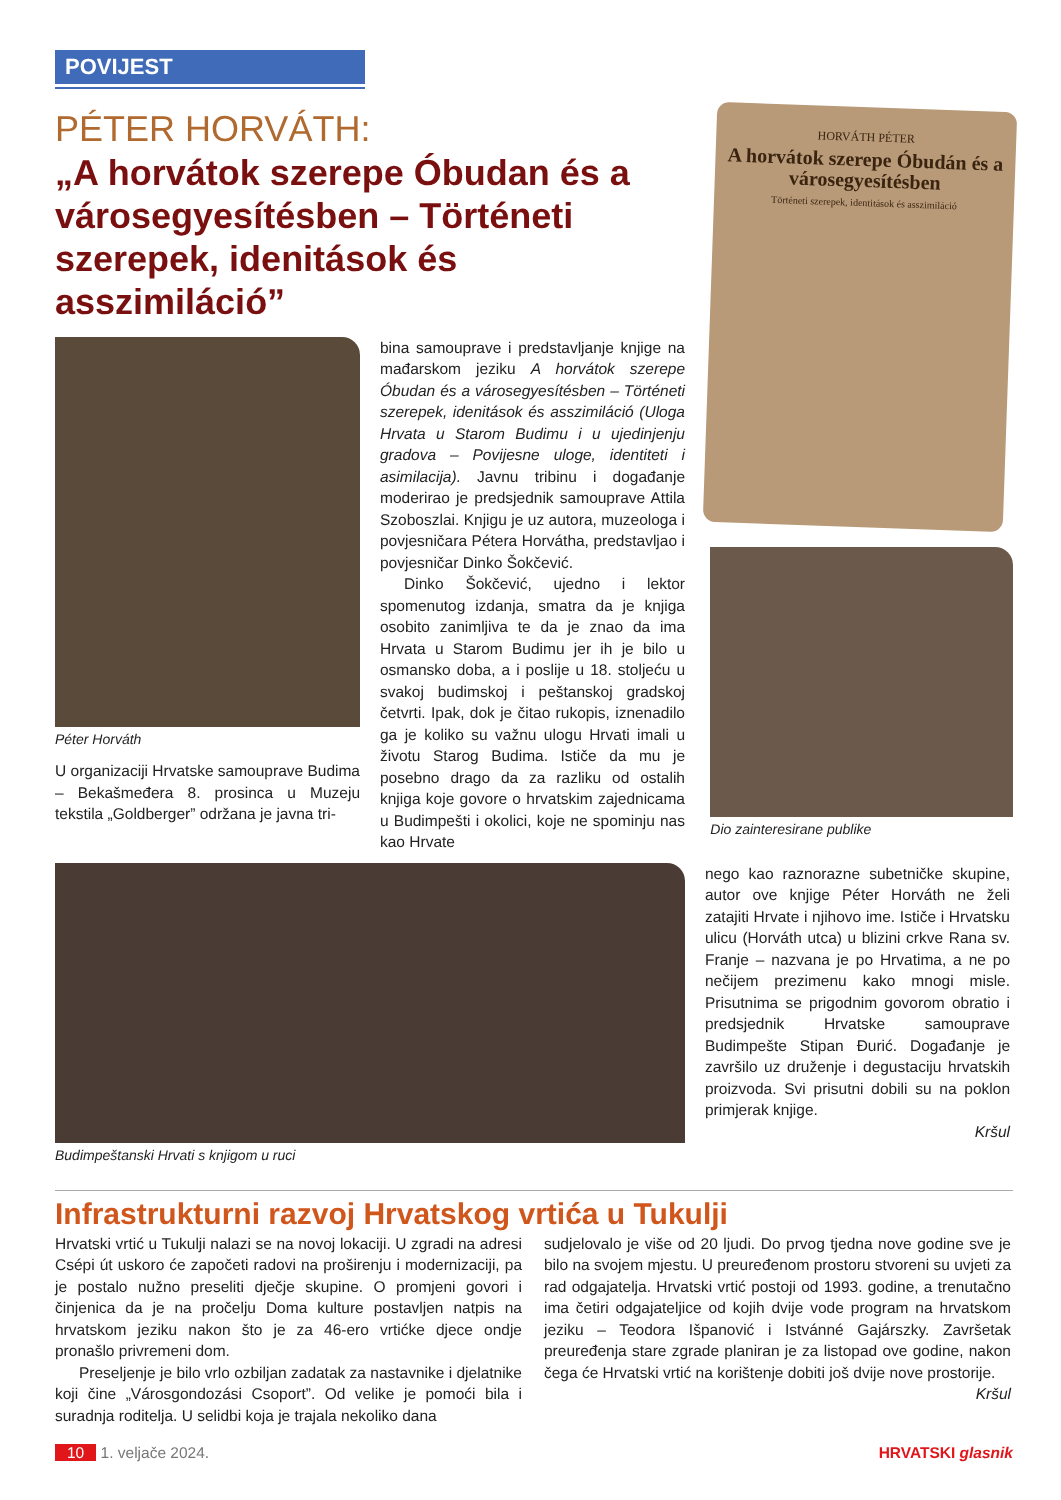POVIJEST
PÉTER HORVÁTH:
„A horvátok szerepe Óbudan és a városegyesítésben – Történeti szerepek, idenitások és asszimiláció”
Péter Horváth
U organizaciji Hrvatske samouprave Budima – Bekašmeđera 8. prosinca u Muzeju tekstila „Goldberger” održana je javna tri-
bina samouprave i predstavljanje knjige na mađarskom jeziku A horvátok szerepe Óbudan és a városegyesítésben – Történeti szerepek, idenitások és asszimiláció (Uloga Hrvata u Starom Budimu i u ujedinjenju gradova – Povijesne uloge, identiteti i asimilacija). Javnu tribinu i događanje moderirao je predsjednik samouprave Attila Szoboszlai. Knjigu je uz autora, muzeologa i povjesničara Pétera Horvátha, predstavljao i povjesničar Dinko Šokčević.
Dinko Šokčević, ujedno i lektor spomenutog izdanja, smatra da je knjiga osobito zanimljiva te da je znao da ima Hrvata u Starom Budimu jer ih je bilo u osmansko doba, a i poslije u 18. stoljeću u svakoj budimskoj i peštanskoj gradskoj četvrti. Ipak, dok je čitao rukopis, iznenadilo ga je koliko su važnu ulogu Hrvati imali u životu Starog Budima. Ističe da mu je posebno drago da za razliku od ostalih knjiga koje govore o hrvatskim zajednicama u Budimpešti i okolici, koje ne spominju nas kao Hrvate
HORVÁTH PÉTER
A horvátok szerepe Óbudán és a városegyesítésben
Történeti szerepek, identitások és asszimiláció
Dio zainteresirane publike
Budimpeštanski Hrvati s knjigom u ruci nego kao raznorazne subetničke skupine, autor ove knjige Péter Horváth ne želi zatajiti Hrvate i njihovo ime. Ističe i Hrvatsku ulicu (Horváth utca) u blizini crkve Rana sv. Franje – nazvana je po Hrvatima, a ne po nečijem prezimenu kako mnogi misle. Prisutnima se prigodnim govorom obratio i predsjednik Hrvatske samouprave Budimpešte Stipan Đurić. Događanje je završilo uz druženje i degustaciju hrvatskih proizvoda. Svi prisutni dobili su na poklon primjerak knjige.
Kršul
Infrastrukturni razvoj Hrvatskog vrtića u Tukulji
Hrvatski vrtić u Tukulji nalazi se na novoj lokaciji. U zgradi na adresi Csépi út uskoro će započeti radovi na proširenju i modernizaciji, pa je postalo nužno preseliti dječje skupine. O promjeni govori i činjenica da je na pročelju Doma kulture postavljen natpis na hrvatskom jeziku nakon što je za 46-ero vrtićke djece ondje pronašlo privremeni dom.
Preseljenje je bilo vrlo ozbiljan zadatak za nastavnike i djelatnike koji čine „Városgondozási Csoport”. Od velike je pomoći bila i suradnja roditelja. U selidbi koja je trajala nekoliko dana
sudjelovalo je više od 20 ljudi. Do prvog tjedna nove godine sve je bilo na svojem mjestu. U preuređenom prostoru stvoreni su uvjeti za rad odgajatelja. Hrvatski vrtić postoji od 1993. godine, a trenutačno ima četiri odgajateljice od kojih dvije vode program na hrvatskom jeziku – Teodora Išpanović i Istvánné Gajárszky. Završetak preuređenja stare zgrade planiran je za listopad ove godine, nakon čega će Hrvatski vrtić na korištenje dobiti još dvije nove prostorije.
Kršul
10 1. veljače 2024. HRVATSKI glasnik